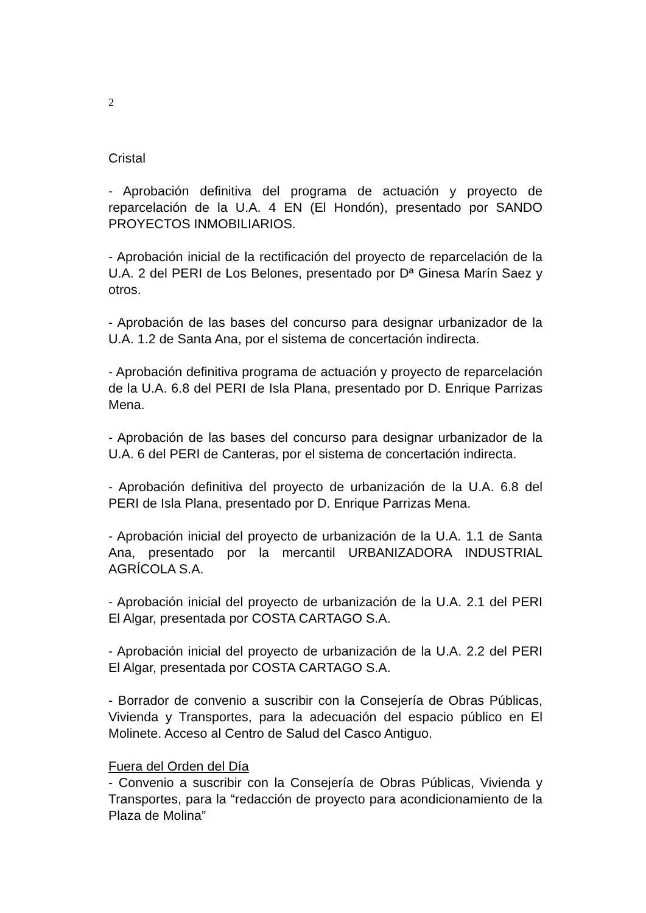2
Cristal
- Aprobación definitiva del programa de actuación y proyecto de reparcelación de la U.A. 4 EN (El Hondón), presentado por SANDO PROYECTOS INMOBILIARIOS.
- Aprobación inicial de la rectificación del proyecto de reparcelación de la U.A. 2 del PERI de Los Belones, presentado por Dª Ginesa Marín Saez y otros.
- Aprobación de las bases del concurso para designar urbanizador de la U.A. 1.2 de Santa Ana, por el sistema de concertación indirecta.
- Aprobación definitiva programa de actuación y proyecto de reparcelación de la U.A. 6.8 del PERI de Isla Plana, presentado por D. Enrique Parrizas Mena.
- Aprobación de las bases del concurso para designar urbanizador de la U.A. 6 del PERI de Canteras, por el sistema de concertación indirecta.
- Aprobación definitiva del proyecto de urbanización de la U.A. 6.8 del PERI de Isla Plana, presentado por D. Enrique Parrizas Mena.
- Aprobación inicial del proyecto de urbanización de la U.A. 1.1 de Santa Ana, presentado por la mercantil URBANIZADORA INDUSTRIAL AGRÍCOLA S.A.
- Aprobación inicial del proyecto de urbanización de la U.A. 2.1 del PERI El Algar, presentada por COSTA CARTAGO S.A.
- Aprobación inicial del proyecto de urbanización de la U.A. 2.2 del PERI El Algar, presentada por COSTA CARTAGO S.A.
- Borrador de convenio a suscribir con la Consejería de Obras Públicas, Vivienda y Transportes, para la adecuación del espacio público en El Molinete. Acceso al Centro de Salud del Casco Antiguo.
Fuera del Orden del Día
- Convenio a suscribir con la Consejería de Obras Públicas, Vivienda y Transportes, para la “redacción de proyecto para acondicionamiento de la Plaza de Molina”